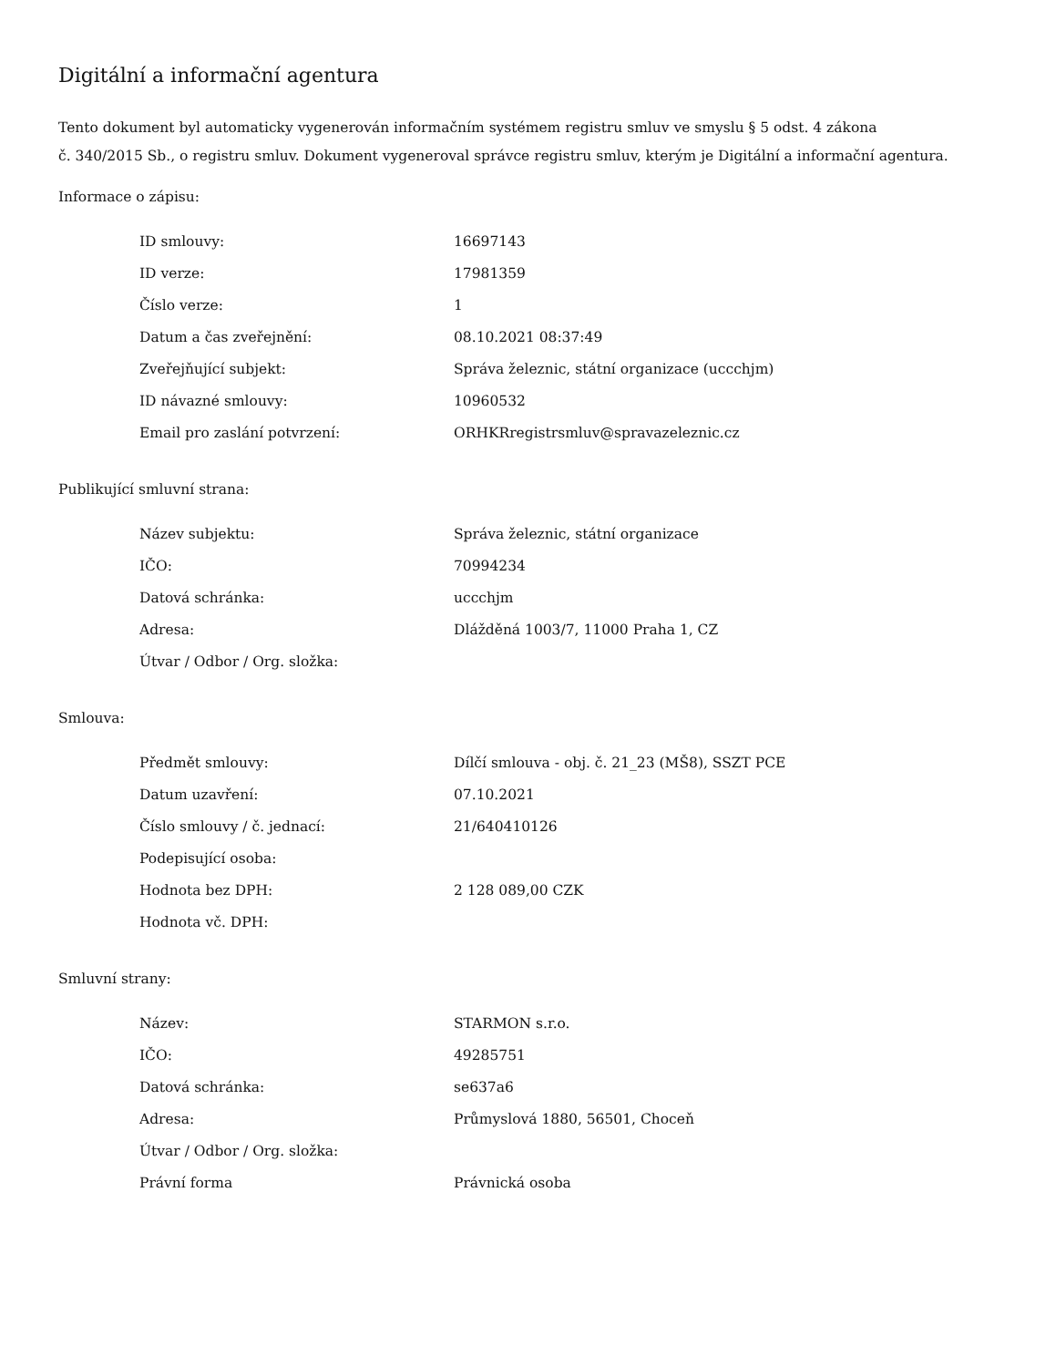Digitální a informační agentura
Tento dokument byl automaticky vygenerován informačním systémem registru smluv ve smyslu § 5 odst. 4 zákona
č. 340/2015 Sb., o registru smluv. Dokument vygeneroval správce registru smluv, kterým je Digitální a informační agentura.
Informace o zápisu:
| ID smlouvy: | 16697143 |
| ID verze: | 17981359 |
| Číslo verze: | 1 |
| Datum a čas zveřejnění: | 08.10.2021 08:37:49 |
| Zveřejňující subjekt: | Správa železnic, státní organizace (uccchjm) |
| ID návazné smlouvy: | 10960532 |
| Email pro zaslání potvrzení: | ORHKRregistrsmluv@spravazeleznic.cz |
Publikující smluvní strana:
| Název subjektu: | Správa železnic, státní organizace |
| IČO: | 70994234 |
| Datová schránka: | uccchjm |
| Adresa: | Dlážděná 1003/7, 11000 Praha 1, CZ |
| Útvar / Odbor / Org. složka: | |
Smlouva:
| Předmět smlouvy: | Dílčí smlouva - obj. č. 21_23 (MŠ8), SSZT PCE |
| Datum uzavření: | 07.10.2021 |
| Číslo smlouvy / č. jednací: | 21/640410126 |
| Podepisující osoba: | |
| Hodnota bez DPH: | 2 128 089,00 CZK |
| Hodnota vč. DPH: | |
Smluvní strany:
| Název: | STARMON s.r.o. |
| IČO: | 49285751 |
| Datová schránka: | se637a6 |
| Adresa: | Průmyslová 1880, 56501, Choceň |
| Útvar / Odbor / Org. složka: | |
| Právní forma | Právnická osoba |